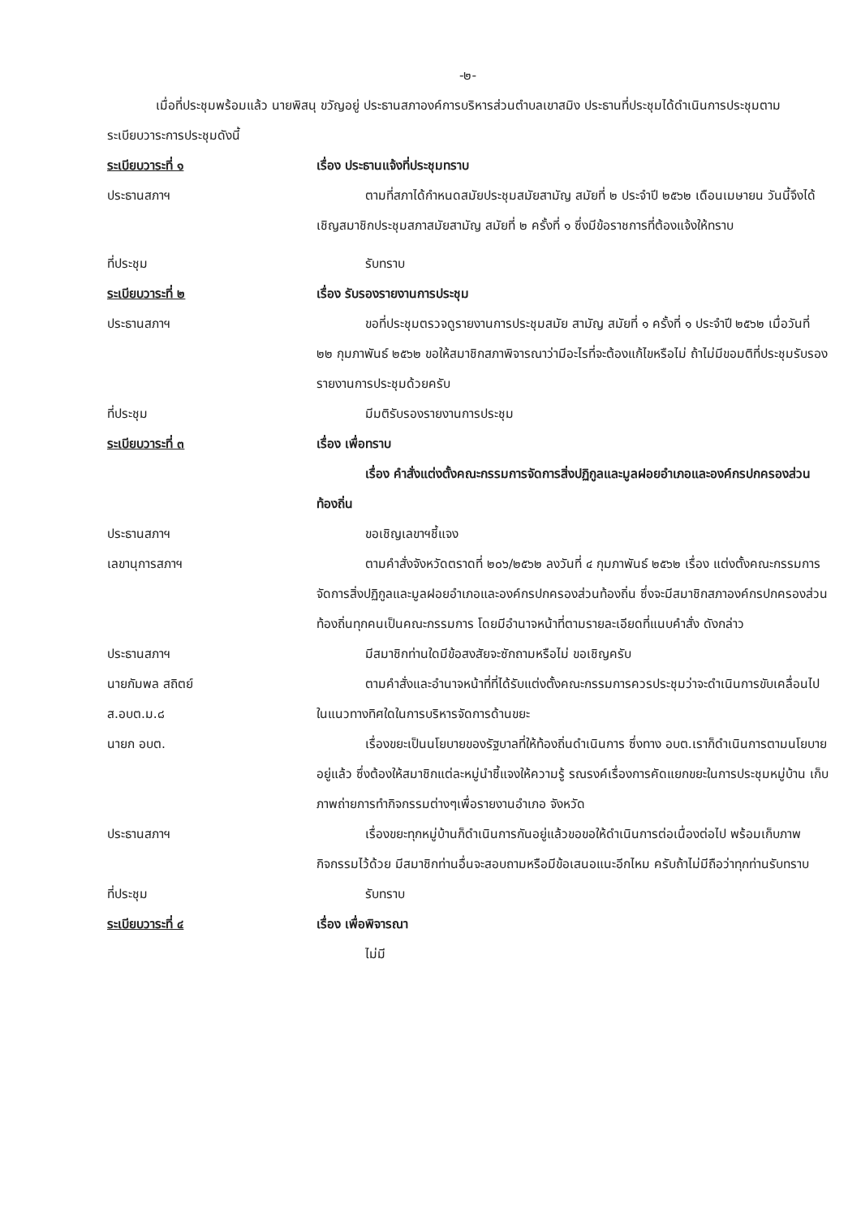-๒-
เมื่อที่ประชุมพร้อมแล้ว นายพิสนุ ขวัญอยู่ ประธานสภาองค์การบริหารส่วนตำบลเขาสมิง ประธานที่ประชุมได้ดำเนินการประชุมตามระเบียบวาระการประชุมดังนี้
ระเบียบวาระที่ ๑ เรื่อง ประธานแจ้งที่ประชุมทราบ
ประธานสภาฯ ตามที่สภาได้กำหนดสมัยประชุมสมัยสามัญ สมัยที่ ๒ ประจำปี ๒๕๖๒ เดือนเมษายน วันนี้จึงได้เชิญสมาชิกประชุมสภาสมัยสามัญ สมัยที่ ๒ ครั้งที่ ๑ ซึ่งมีข้อราชการที่ต้องแจ้งให้ทราบ
ที่ประชุม รับทราบ
ระเบียบวาระที่ ๒ เรื่อง รับรองรายงานการประชุม
ประธานสภาฯ ขอที่ประชุมตรวจดูรายงานการประชุมสมัย สามัญ สมัยที่ ๑ ครั้งที่ ๑ ประจำปี ๒๕๖๒ เมื่อวันที่ ๒๒ กุมภาพันธ์ ๒๕๖๒ ขอให้สมาชิกสภาพิจารณาว่ามีอะไรที่จะต้องแก้ไขหรือไม่ ถ้าไม่มีขอมติที่ประชุมรับรองรายงานการประชุมด้วยครับ
ที่ประชุม มีมติรับรองรายงานการประชุม
ระเบียบวาระที่ ๓ เรื่อง เพื่อทราบ
เรื่อง คำสั่งแต่งตั้งคณะกรรมการจัดการสิ่งปฏิกูลและมูลฝอยอำเภอและองค์กรปกครองส่วนท้องถิ่น
ประธานสภาฯ ขอเชิญเลขาฯชี้แจง
เลขานุการสภาฯ ตามคำสั่งจังหวัดตราดที่ ๒๐๖/๒๕๖๒ ลงวันที่ ๔ กุมภาพันธ์ ๒๕๖๒ เรื่อง แต่งตั้งคณะกรรมการจัดการสิ่งปฏิกูลและมูลฝอยอำเภอและองค์กรปกครองส่วนท้องถิ่น ซึ่งจะมีสมาชิกสภาองค์กรปกครองส่วนท้องถิ่นทุกคนเป็นคณะกรรมการ โดยมีอำนาจหน้าที่ตามรายละเอียดที่แนบคำสั่ง ดังกล่าว
ประธานสภาฯ มีสมาชิกท่านใดมีข้อสงสัยจะซักถามหรือไม่ ขอเชิญครับ
นายกัมพล สถิตย์
ส.อบต.ม.๘
ตามคำสั่งและอำนาจหน้าที่ที่ได้รับแต่งตั้งคณะกรรมการควรประชุมว่าจะดำเนินการขับเคลื่อนไปในแนวทางทิศใดในการบริหารจัดการด้านขยะ
นายก อบต. เรื่องขยะเป็นนโยบายของรัฐบาลที่ให้ท้องถิ่นดำเนินการ ซึ่งทาง อบต.เราก็ดำเนินการตามนโยบายอยู่แล้ว ซึ่งต้องให้สมาชิกแต่ละหมู่นำชี้แจงให้ความรู้ รณรงค์เรื่องการคัดแยกขยะในการประชุมหมู่บ้าน เก็บภาพถ่ายการทำกิจกรรมต่างๆเพื่อรายงานอำเภอ จังหวัด
ประธานสภาฯ เรื่องขยะทุกหมู่บ้านก็ดำเนินการกันอยู่แล้วขอขอให้ดำเนินการต่อเนื่องต่อไป พร้อมเก็บภาพกิจกรรมไว้ด้วย มีสมาชิกท่านอื่นจะสอบถามหรือมีข้อเสนอแนะอีกไหม ครับถ้าไม่มีถือว่าทุกท่านรับทราบ
ที่ประชุม รับทราบ
ระเบียบวาระที่ ๔ เรื่อง เพื่อพิจารณา
ไม่มี